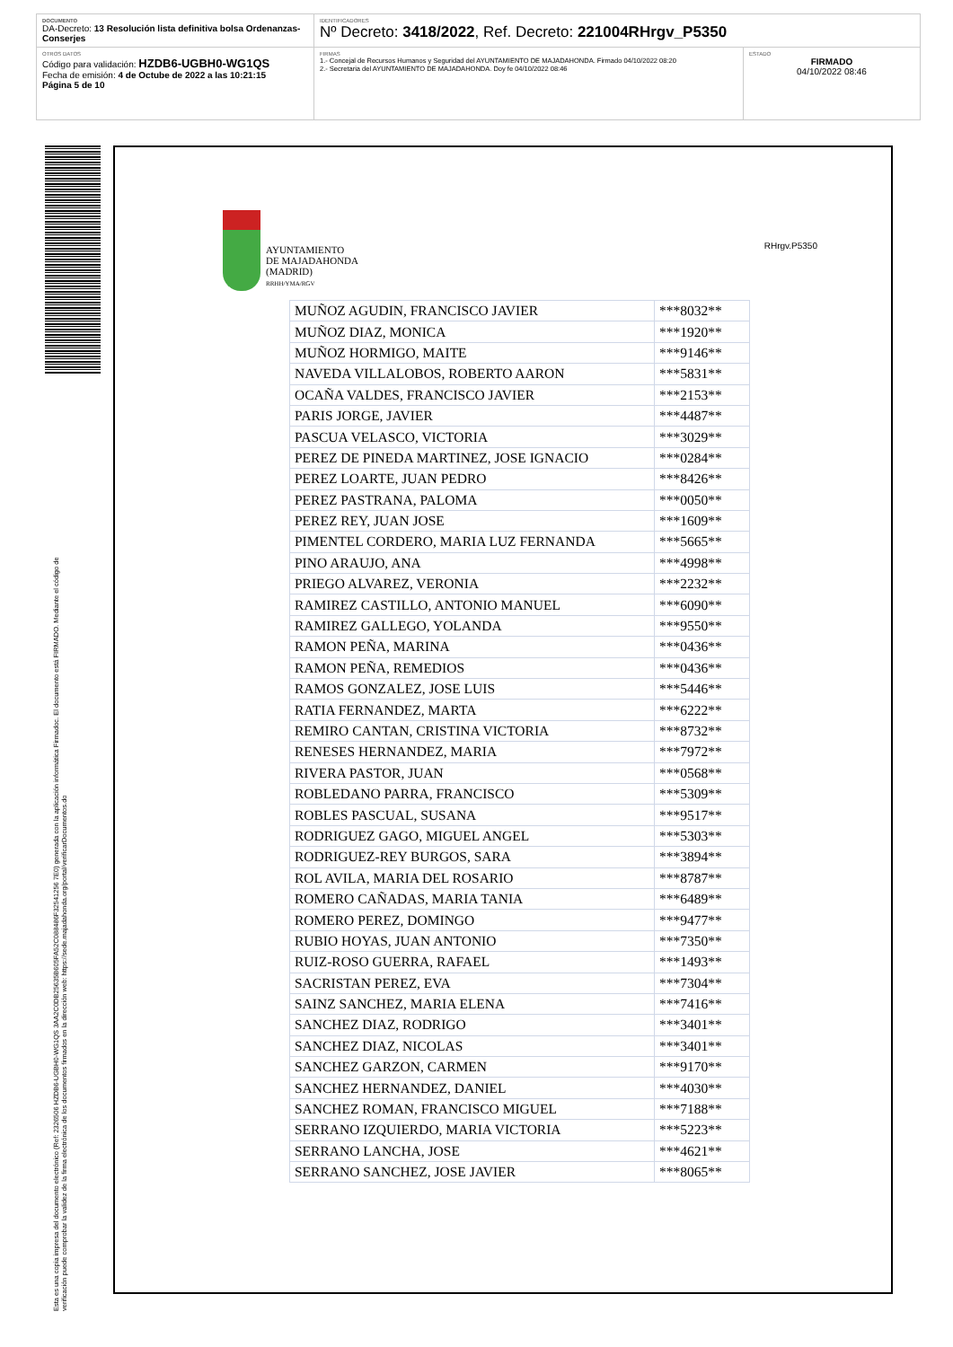DOCUMENTO
DA-Decreto: 13 Resolución lista definitiva bolsa Ordenanzas-Conserjes
IDENTIFICADORES
Nº Decreto: 3418/2022, Ref. Decreto: 221004RHrgv_P5350
OTROS DATOS
Código para validación: HZDB6-UGBH0-WG1QS
Fecha de emisión: 4 de Octube de 2022 a las 10:21:15
Página 5 de 10
FIRMAS
1.- Concejal de Recursos Humanos y Seguridad del AYUNTAMIENTO DE MAJADAHONDA. Firmado 04/10/2022 08:20
2.- Secretaria del AYUNTAMIENTO DE MAJADAHONDA. Doy fe 04/10/2022 08:46
ESTADO
FIRMADO
04/10/2022 08:46
Esta es una copia impresa del documento electrónico (Ref: 2326506 HZDB6-UGBH0-WG1QS 3AA2C0DB25635B605FA52C088486F32541256 7E0) generada con la aplicación informática Firmadoc. El documento está FIRMADO. Mediante el código de
verificación puede comprobar la validez de la firma electrónica de los documentos firmados en la dirección web: https://sede.majadahonda.org/portal/verificarDocumentos.do
AYUNTAMIENTO
DE MAJADAHONDA
(MADRID)
RRHH/YMA/RGV
RHrgv.P5350
| MUÑOZ AGUDIN, FRANCISCO JAVIER | ***8032** |
| MUÑOZ DIAZ, MONICA | ***1920** |
| MUÑOZ HORMIGO, MAITE | ***9146** |
| NAVEDA VILLALOBOS, ROBERTO AARON | ***5831** |
| OCAÑA VALDES, FRANCISCO JAVIER | ***2153** |
| PARIS JORGE, JAVIER | ***4487** |
| PASCUA VELASCO, VICTORIA | ***3029** |
| PEREZ DE PINEDA MARTINEZ, JOSE IGNACIO | ***0284** |
| PEREZ LOARTE, JUAN PEDRO | ***8426** |
| PEREZ PASTRANA, PALOMA | ***0050** |
| PEREZ REY, JUAN JOSE | ***1609** |
| PIMENTEL CORDERO, MARIA LUZ FERNANDA | ***5665** |
| PINO ARAUJO, ANA | ***4998** |
| PRIEGO ALVAREZ, VERONIA | ***2232** |
| RAMIREZ CASTILLO, ANTONIO MANUEL | ***6090** |
| RAMIREZ GALLEGO, YOLANDA | ***9550** |
| RAMON PEÑA, MARINA | ***0436** |
| RAMON PEÑA, REMEDIOS | ***0436** |
| RAMOS GONZALEZ, JOSE LUIS | ***5446** |
| RATIA FERNANDEZ, MARTA | ***6222** |
| REMIRO CANTAN, CRISTINA VICTORIA | ***8732** |
| RENESES HERNANDEZ, MARIA | ***7972** |
| RIVERA PASTOR, JUAN | ***0568** |
| ROBLEDANO PARRA, FRANCISCO | ***5309** |
| ROBLES PASCUAL, SUSANA | ***9517** |
| RODRIGUEZ GAGO, MIGUEL ANGEL | ***5303** |
| RODRIGUEZ-REY BURGOS, SARA | ***3894** |
| ROL AVILA, MARIA DEL ROSARIO | ***8787** |
| ROMERO CAÑADAS, MARIA TANIA | ***6489** |
| ROMERO PEREZ, DOMINGO | ***9477** |
| RUBIO HOYAS, JUAN ANTONIO | ***7350** |
| RUIZ-ROSO GUERRA, RAFAEL | ***1493** |
| SACRISTAN PEREZ, EVA | ***7304** |
| SAINZ SANCHEZ, MARIA ELENA | ***7416** |
| SANCHEZ DIAZ, RODRIGO | ***3401** |
| SANCHEZ DIAZ, NICOLAS | ***3401** |
| SANCHEZ GARZON, CARMEN | ***9170** |
| SANCHEZ HERNANDEZ, DANIEL | ***4030** |
| SANCHEZ ROMAN, FRANCISCO MIGUEL | ***7188** |
| SERRANO IZQUIERDO, MARIA VICTORIA | ***5223** |
| SERRANO LANCHA, JOSE | ***4621** |
| SERRANO SANCHEZ, JOSE JAVIER | ***8065** |